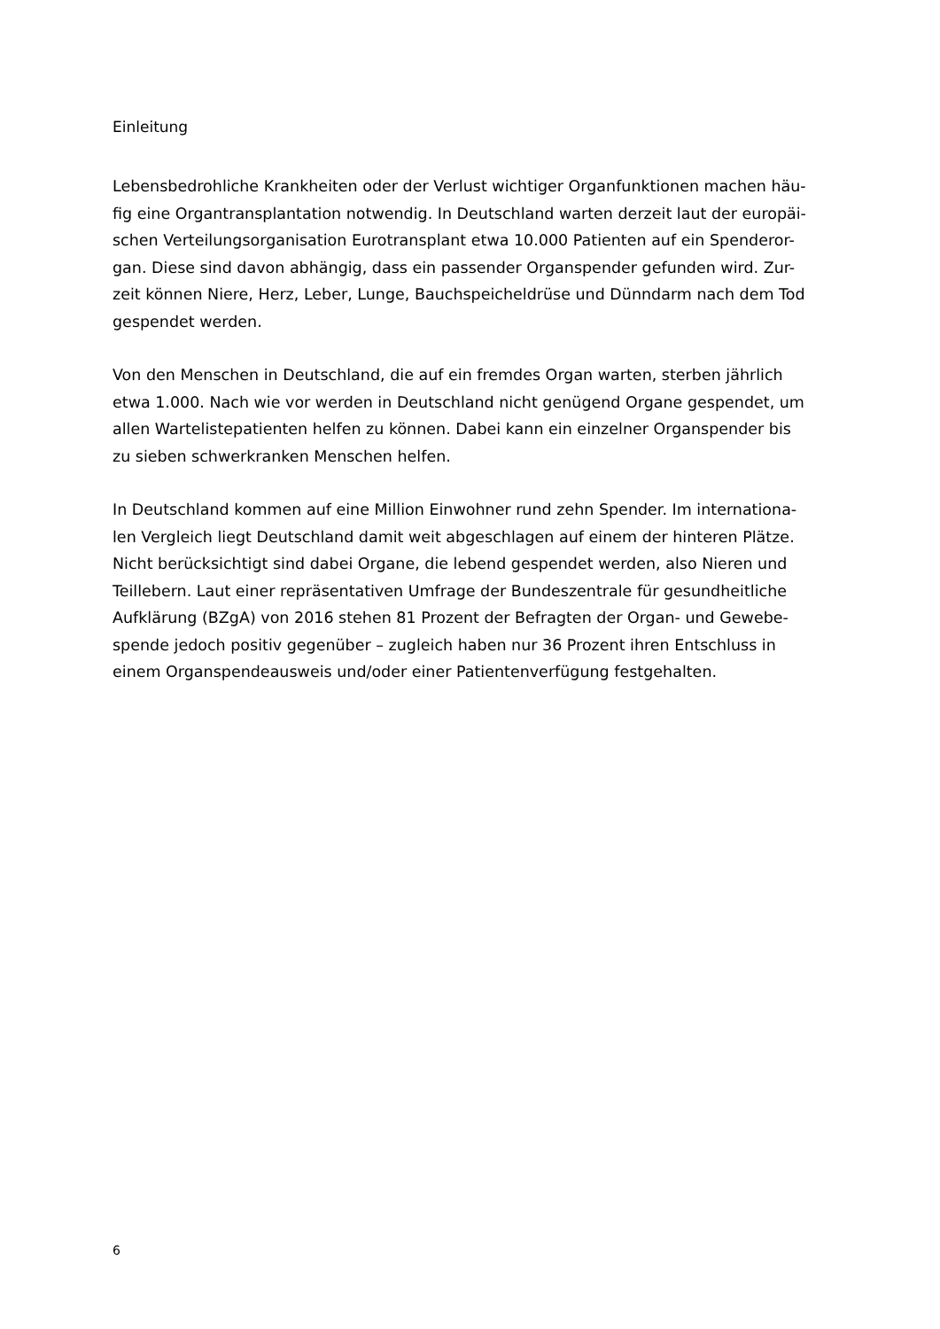Einleitung
Lebensbedrohliche Krankheiten oder der Verlust wichtiger Organfunktionen machen häu-
fig eine Organtransplantation notwendig. In Deutschland warten derzeit laut der europäi-
schen Verteilungsorganisation Eurotransplant etwa 10.000 Patienten auf ein Spenderor-
gan. Diese sind davon abhängig, dass ein passender Organspender gefunden wird. Zur-
zeit können Niere, Herz, Leber, Lunge, Bauchspeicheldrüse und Dünndarm nach dem Tod
gespendet werden.
Von den Menschen in Deutschland, die auf ein fremdes Organ warten, sterben jährlich
etwa 1.000. Nach wie vor werden in Deutschland nicht genügend Organe gespendet, um
allen Wartelistepatienten helfen zu können. Dabei kann ein einzelner Organspender bis
zu sieben schwerkranken Menschen helfen.
In Deutschland kommen auf eine Million Einwohner rund zehn Spender. Im internationa-
len Vergleich liegt Deutschland damit weit abgeschlagen auf einem der hinteren Plätze.
Nicht berücksichtigt sind dabei Organe, die lebend gespendet werden, also Nieren und
Teillebern. Laut einer repräsentativen Umfrage der Bundeszentrale für gesundheitliche
Aufklärung (BZgA) von 2016 stehen 81 Prozent der Befragten der Organ- und Gewebe-
spende jedoch positiv gegenüber – zugleich haben nur 36 Prozent ihren Entschluss in
einem Organspendeausweis und/oder einer Patientenverfügung festgehalten.
6